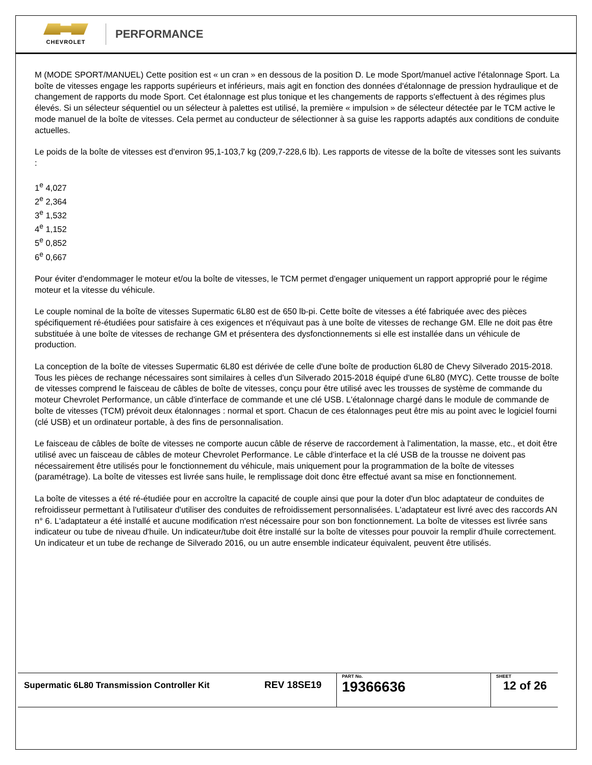CHEVROLET
PERFORMANCE
M (MODE SPORT/MANUEL) Cette position est « un cran » en dessous de la position D. Le mode Sport/manuel active l'étalonnage Sport. La boîte de vitesses engage les rapports supérieurs et inférieurs, mais agit en fonction des données d'étalonnage de pression hydraulique et de changement de rapports du mode Sport. Cet étalonnage est plus tonique et les changements de rapports s'effectuent à des régimes plus élevés. Si un sélecteur séquentiel ou un sélecteur à palettes est utilisé, la première « impulsion » de sélecteur détectée par le TCM active le mode manuel de la boîte de vitesses. Cela permet au conducteur de sélectionner à sa guise les rapports adaptés aux conditions de conduite actuelles.
Le poids de la boîte de vitesses est d'environ 95,1-103,7 kg (209,7-228,6 lb). Les rapports de vitesse de la boîte de vitesses sont les suivants :
1<sup>e</sup> 4,027
2<sup>e</sup> 2,364
3<sup>e</sup> 1,532
4<sup>e</sup> 1,152
5<sup>e</sup> 0,852
6<sup>e</sup> 0,667
Pour éviter d'endommager le moteur et/ou la boîte de vitesses, le TCM permet d'engager uniquement un rapport approprié pour le régime moteur et la vitesse du véhicule.
Le couple nominal de la boîte de vitesses Supermatic 6L80 est de 650 lb-pi. Cette boîte de vitesses a été fabriquée avec des pièces spécifiquement ré-étudiées pour satisfaire à ces exigences et n'équivaut pas à une boîte de vitesses de rechange GM. Elle ne doit pas être substituée à une boîte de vitesses de rechange GM et présentera des dysfonctionnements si elle est installée dans un véhicule de production.
La conception de la boîte de vitesses Supermatic 6L80 est dérivée de celle d'une boîte de production 6L80 de Chevy Silverado 2015-2018. Tous les pièces de rechange nécessaires sont similaires à celles d'un Silverado 2015-2018 équipé d'une 6L80 (MYC). Cette trousse de boîte de vitesses comprend le faisceau de câbles de boîte de vitesses, conçu pour être utilisé avec les trousses de système de commande du moteur Chevrolet Performance, un câble d'interface de commande et une clé USB. L'étalonnage chargé dans le module de commande de boîte de vitesses (TCM) prévoit deux étalonnages : normal et sport. Chacun de ces étalonnages peut être mis au point avec le logiciel fourni (clé USB) et un ordinateur portable, à des fins de personnalisation.
Le faisceau de câbles de boîte de vitesses ne comporte aucun câble de réserve de raccordement à l'alimentation, la masse, etc., et doit être utilisé avec un faisceau de câbles de moteur Chevrolet Performance. Le câble d'interface et la clé USB de la trousse ne doivent pas nécessairement être utilisés pour le fonctionnement du véhicule, mais uniquement pour la programmation de la boîte de vitesses (paramétrage). La boîte de vitesses est livrée sans huile, le remplissage doit donc être effectué avant sa mise en fonctionnement.
La boîte de vitesses a été ré-étudiée pour en accroître la capacité de couple ainsi que pour la doter d'un bloc adaptateur de conduites de refroidisseur permettant à l'utilisateur d'utiliser des conduites de refroidissement personnalisées. L'adaptateur est livré avec des raccords AN n° 6. L'adaptateur a été installé et aucune modification n'est nécessaire pour son bon fonctionnement. La boîte de vitesses est livrée sans indicateur ou tube de niveau d'huile. Un indicateur/tube doit être installé sur la boîte de vitesses pour pouvoir la remplir d'huile correctement. Un indicateur et un tube de rechange de Silverado 2016, ou un autre ensemble indicateur équivalent, peuvent être utilisés.
| Supermatic 6L80 Transmission Controller Kit | REV 18SE19 | PART No. 19366636 | SHEET 12 of 26 |